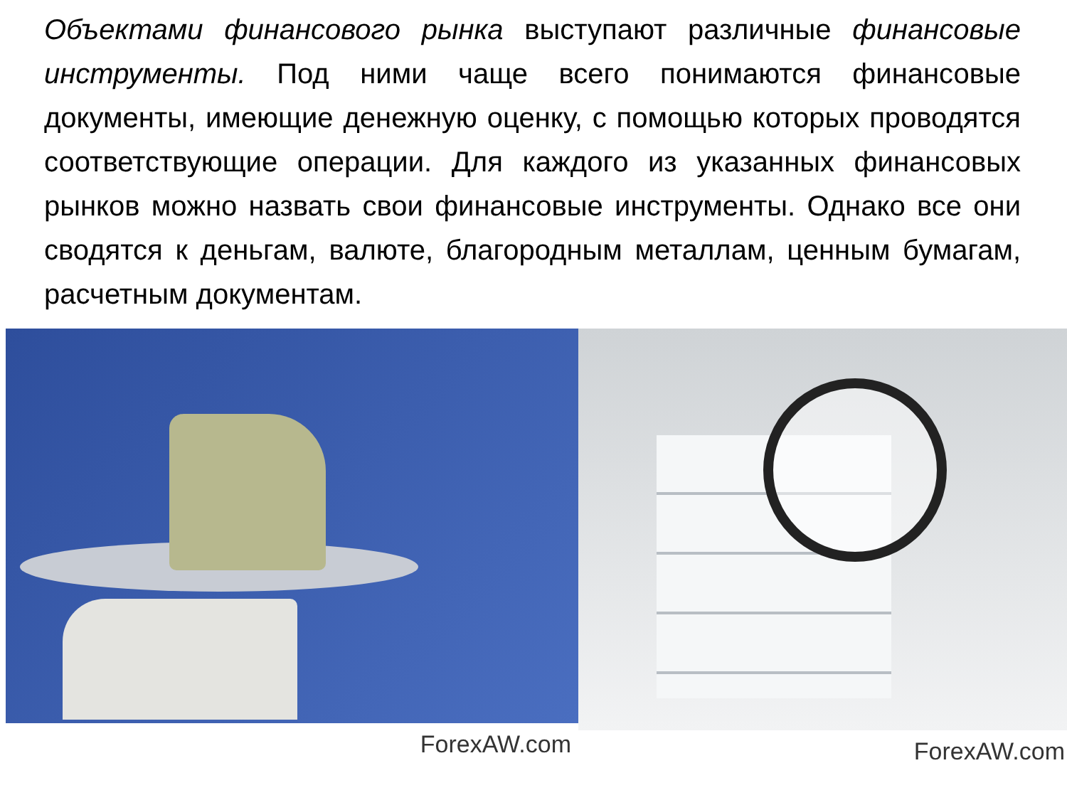Объектами финансового рынка выступают различные финансовые инструменты. Под ними чаще всего понимаются финансовые документы, имеющие денежную оценку, с помощью которых проводятся соответствующие операции. Для каждого из указанных финансовых рынков можно назвать свои финансовые инструменты. Однако все они сводятся к деньгам, валюте, благородным металлам, ценным бумагам, расчетным документам.
ForexAW.com ForexAW.com